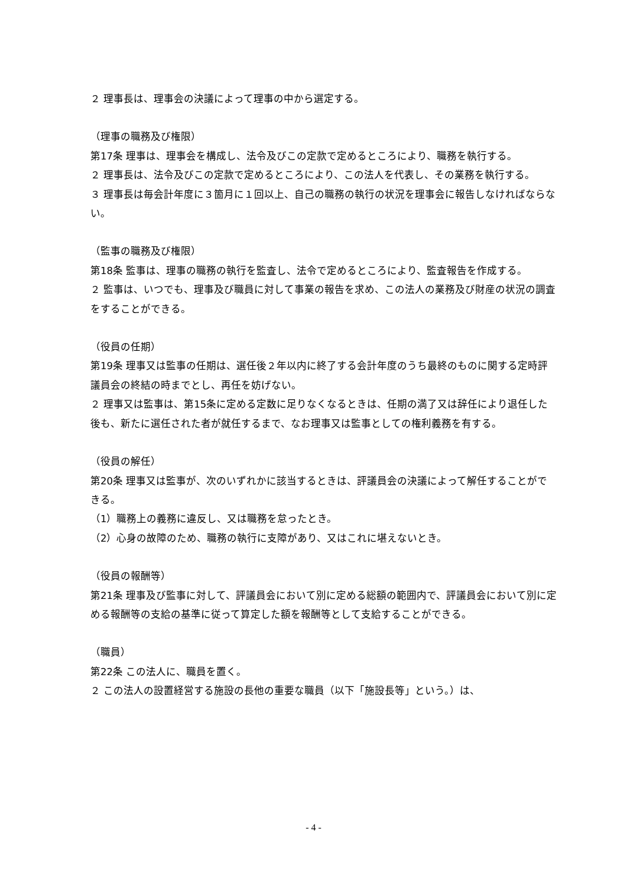２ 理事長は、理事会の決議によって理事の中から選定する。
（理事の職務及び権限）
第17条 理事は、理事会を構成し、法令及びこの定款で定めるところにより、職務を執行する。
２ 理事長は、法令及びこの定款で定めるところにより、この法人を代表し、その業務を執行する。
３ 理事長は毎会計年度に３箇月に１回以上、自己の職務の執行の状況を理事会に報告しなければならない。
（監事の職務及び権限）
第18条 監事は、理事の職務の執行を監査し、法令で定めるところにより、監査報告を作成する。
２ 監事は、いつでも、理事及び職員に対して事業の報告を求め、この法人の業務及び財産の状況の調査をすることができる。
（役員の任期）
第19条 理事又は監事の任期は、選任後２年以内に終了する会計年度のうち最終のものに関する定時評議員会の終結の時までとし、再任を妨げない。
２ 理事又は監事は、第15条に定める定数に足りなくなるときは、任期の満了又は辞任により退任した後も、新たに選任された者が就任するまで、なお理事又は監事としての権利義務を有する。
（役員の解任）
第20条 理事又は監事が、次のいずれかに該当するときは、評議員会の決議によって解任することができる。
（1）職務上の義務に違反し、又は職務を怠ったとき。
（2）心身の故障のため、職務の執行に支障があり、又はこれに堪えないとき。
（役員の報酬等）
第21条 理事及び監事に対して、評議員会において別に定める総額の範囲内で、評議員会において別に定める報酬等の支給の基準に従って算定した額を報酬等として支給することができる。
（職員）
第22条 この法人に、職員を置く。
２ この法人の設置経営する施設の長他の重要な職員（以下「施設長等」という。）は、
- 4 -